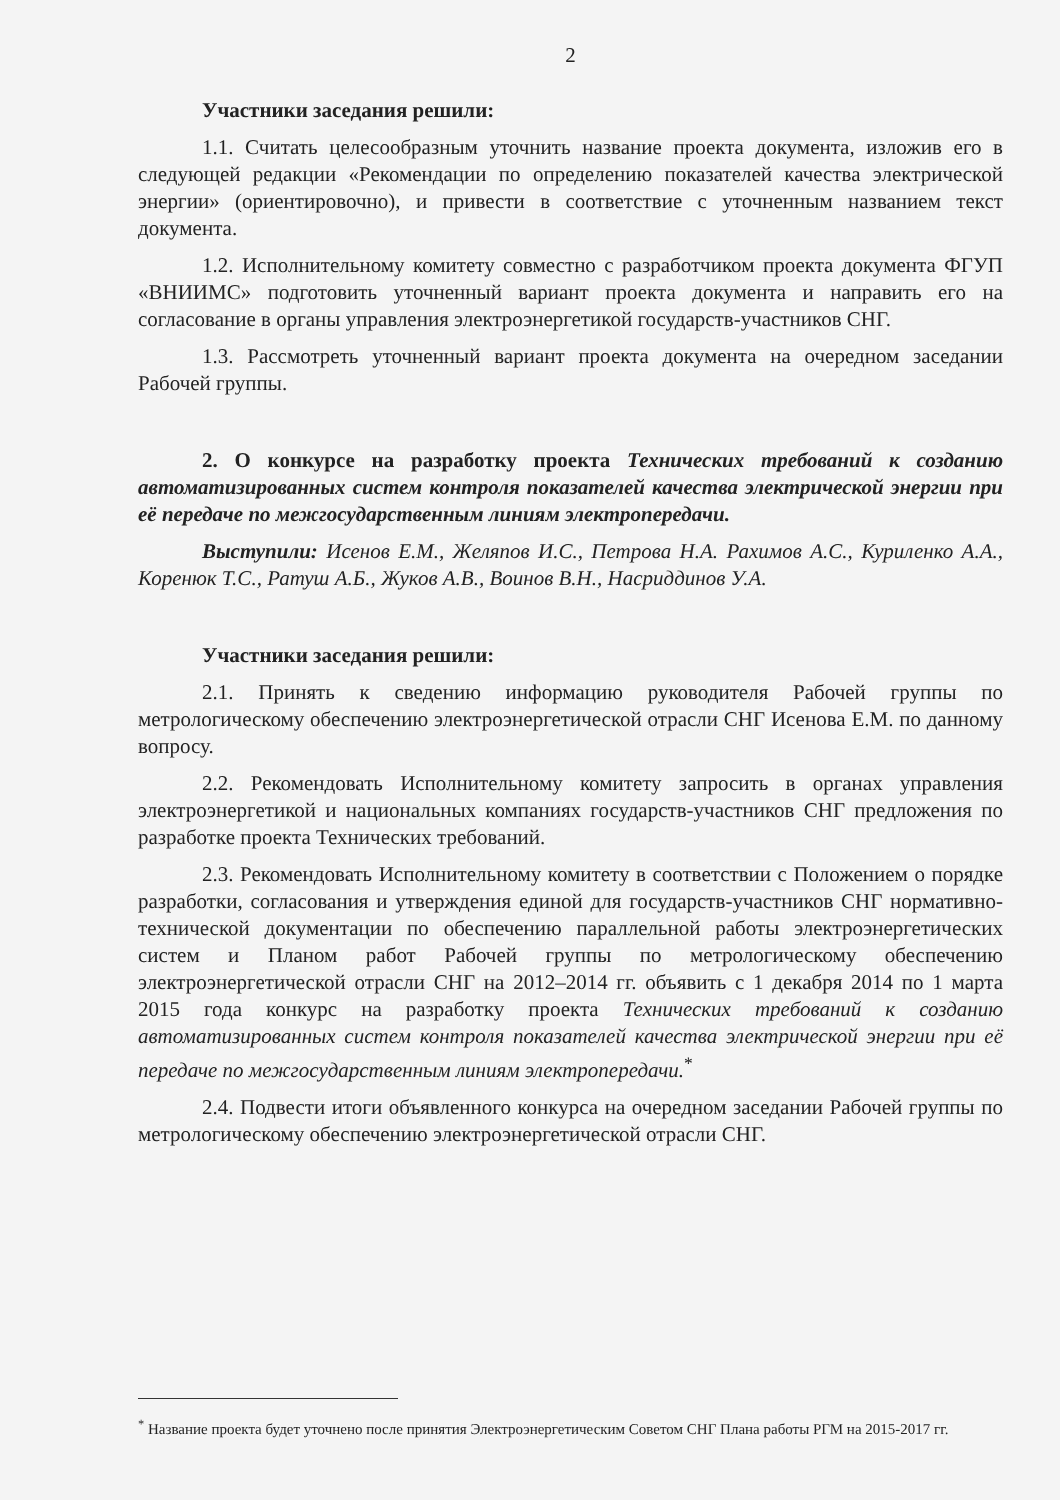2
Участники заседания решили:
1.1. Считать целесообразным уточнить название проекта документа, изложив его в следующей редакции «Рекомендации по определению показателей качества электрической энергии» (ориентировочно), и привести в соответствие с уточненным названием текст документа.
1.2. Исполнительному комитету совместно с разработчиком проекта документа ФГУП «ВНИИМС» подготовить уточненный вариант проекта документа и направить его на согласование в органы управления электроэнергетикой государств-участников СНГ.
1.3. Рассмотреть уточненный вариант проекта документа на очередном заседании Рабочей группы.
2. О конкурсе на разработку проекта Технических требований к созданию автоматизированных систем контроля показателей качества электрической энергии при её передаче по межгосударственным линиям электропередачи.
Выступили: Исенов Е.М., Желяпов И.С., Петрова Н.А. Рахимов А.С., Куриленко А.А., Коренюк Т.С., Ратуш А.Б., Жуков А.В., Воинов В.Н., Насриддинов У.А.
Участники заседания решили:
2.1. Принять к сведению информацию руководителя Рабочей группы по метрологическому обеспечению электроэнергетической отрасли СНГ Исенова Е.М. по данному вопросу.
2.2. Рекомендовать Исполнительному комитету запросить в органах управления электроэнергетикой и национальных компаниях государств-участников СНГ предложения по разработке проекта Технических требований.
2.3. Рекомендовать Исполнительному комитету в соответствии с Положением о порядке разработки, согласования и утверждения единой для государств-участников СНГ нормативно-технической документации по обеспечению параллельной работы электроэнергетических систем и Планом работ Рабочей группы по метрологическому обеспечению электроэнергетической отрасли СНГ на 2012–2014 гг. объявить с 1 декабря 2014 по 1 марта 2015 года конкурс на разработку проекта Технических требований к созданию автоматизированных систем контроля показателей качества электрической энергии при её передаче по межгосударственным линиям электропередачи.<sup>*</sup>
2.4. Подвести итоги объявленного конкурса на очередном заседании Рабочей группы по метрологическому обеспечению электроэнергетической отрасли СНГ.
<sup>*</sup> Название проекта будет уточнено после принятия Электроэнергетическим Советом СНГ Плана работы РГМ на 2015-2017 гг.